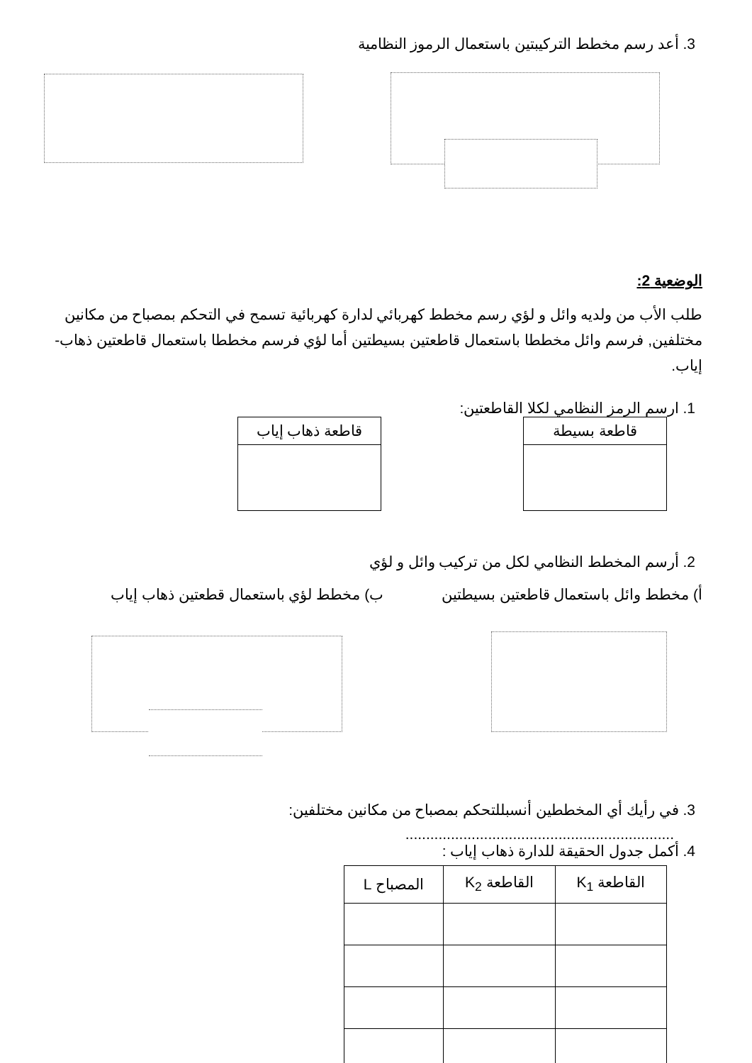3. أعد رسم مخطط التركيبتين باستعمال الرموز النظامية
الوضعية 2:
طلب الأب من ولديه وائل و لؤي رسم مخطط كهربائي لدارة كهربائية تسمح في التحكم بمصباح من مكانين مختلفين, فرسم وائل مخططا باستعمال قاطعتين بسيطتين أما لؤي فرسم مخططا باستعمال قاطعتين ذهاب-إياب.
1. ارسم الرمز النظامي لكلا القاطعتين:
| قاطعة بسيطة |
| --- |
| قاطعة ذهاب إياب |
| --- |
2. أرسم المخطط النظامي لكل من تركيب وائل و لؤي
أ) مخطط وائل باستعمال قاطعتين بسيطتين ب) مخطط لؤي باستعمال قطعتين ذهاب إياب
3. في رأيك أي المخططين أنسبللتحكم بمصباح من مكانين مختلفين:
.................................................................
4. أكمل جدول الحقيقة للدارة ذهاب إياب :
| القاطعة K<sub>1</sub> | القاطعة K<sub>2</sub> | المصباح L |
| --- | --- | --- |